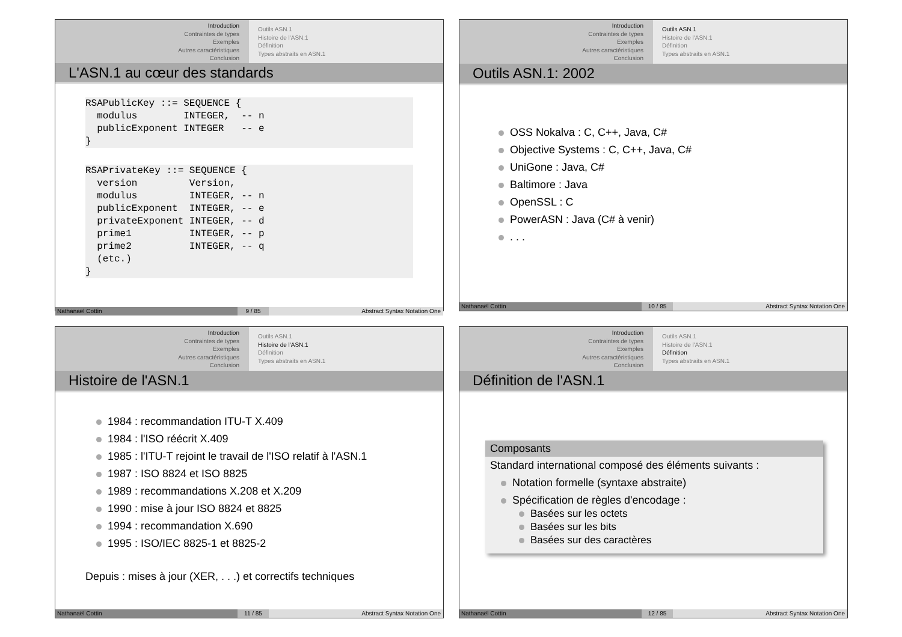Introduction
Contraintes de types
Exemples
Autres caractéristiques
Conclusion
Outils ASN.1
Histoire de l'ASN.1
Définition
Types abstraits en ASN.1
L'ASN.1 au cœur des standards
RSAPublicKey ::= SEQUENCE {
  modulus        INTEGER,  -- n
  publicExponent INTEGER   -- e
}
RSAPrivateKey ::= SEQUENCE {
  version         Version,
  modulus         INTEGER, -- n
  publicExponent  INTEGER, -- e
  privateExponent INTEGER, -- d
  prime1          INTEGER, -- p
  prime2          INTEGER, -- q
  (etc.)
}
Nathanaël Cottin 9 / 85 Abstract Syntax Notation One
Introduction
Contraintes de types
Exemples
Autres caractéristiques
Conclusion
Outils ASN.1
Histoire de l'ASN.1
Définition
Types abstraits en ASN.1
Outils ASN.1: 2002
OSS Nokalva : C, C++, Java, C#
Objective Systems : C, C++, Java, C#
UniGone : Java, C#
Baltimore : Java
OpenSSL : C
PowerASN : Java (C# à venir)
. . .
Nathanaël Cottin 10 / 85 Abstract Syntax Notation One
Introduction
Contraintes de types
Exemples
Autres caractéristiques
Conclusion
Outils ASN.1
Histoire de l'ASN.1
Définition
Types abstraits en ASN.1
Histoire de l'ASN.1
1984 : recommandation ITU-T X.409
1984 : l'ISO réécrit X.409
1985 : l'ITU-T rejoint le travail de l'ISO relatif à l'ASN.1
1987 : ISO 8824 et ISO 8825
1989 : recommandations X.208 et X.209
1990 : mise à jour ISO 8824 et 8825
1994 : recommandation X.690
1995 : ISO/IEC 8825-1 et 8825-2
Depuis : mises à jour (XER, . . .) et correctifs techniques
Nathanaël Cottin 11 / 85 Abstract Syntax Notation One
Introduction
Contraintes de types
Exemples
Autres caractéristiques
Conclusion
Outils ASN.1
Histoire de l'ASN.1
Définition
Types abstraits en ASN.1
Définition de l'ASN.1
Composants
Standard international composé des éléments suivants :
Notation formelle (syntaxe abstraite)
Spécification de règles d'encodage :
Basées sur les octets
Basées sur les bits
Basées sur des caractères
Nathanaël Cottin 12 / 85 Abstract Syntax Notation One